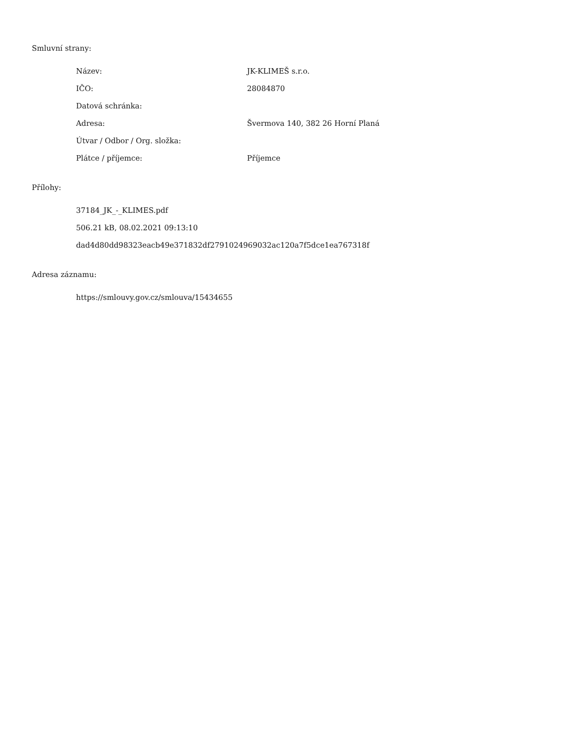Smluvní strany:
| Název: | JK-KLIMEŠ s.r.o. |
| IČO: | 28084870 |
| Datová schránka: | |
| Adresa: | Švermova 140, 382 26 Horní Planá |
| Útvar / Odbor / Org. složka: | |
| Plátce / příjemce: | Příjemce |
Přílohy:
37184_JK_-_KLIMES.pdf
506.21 kB, 08.02.2021 09:13:10
dad4d80dd98323eacb49e371832df2791024969032ac120a7f5dce1ea767318f
Adresa záznamu:
https://smlouvy.gov.cz/smlouva/15434655